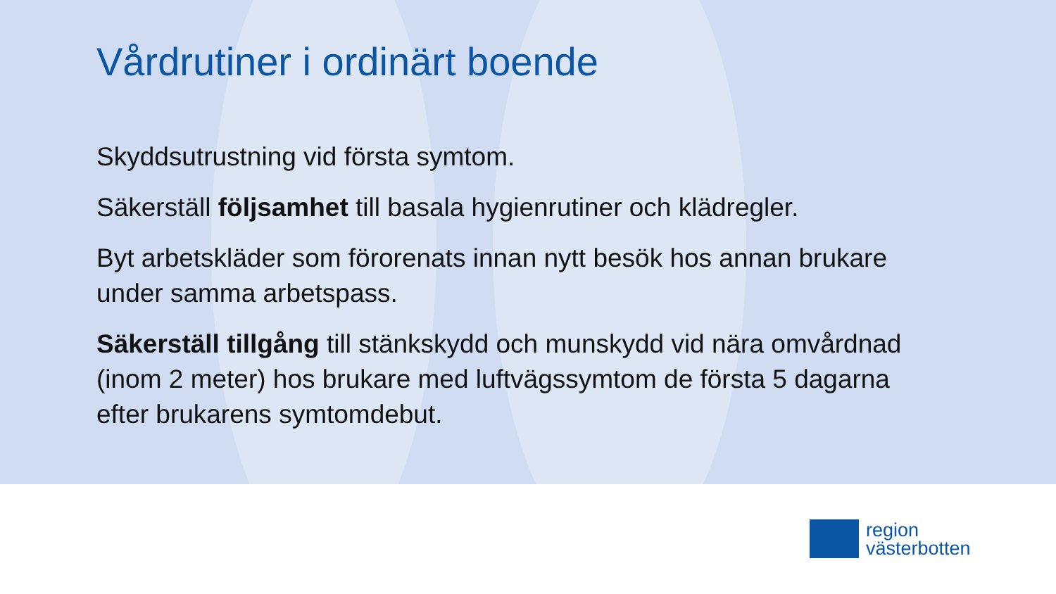Vårdrutiner i ordinärt boende
Skyddsutrustning vid första symtom.
Säkerställ följsamhet till basala hygienrutiner och klädregler.
Byt arbetskläder som förorenats innan nytt besök hos annan brukare under samma arbetspass.
Säkerställ tillgång till stänkskydd och munskydd vid nära omvårdnad (inom 2 meter) hos brukare med luftvägssymtom de första 5 dagarna efter brukarens symtomdebut.
region
västerbotten